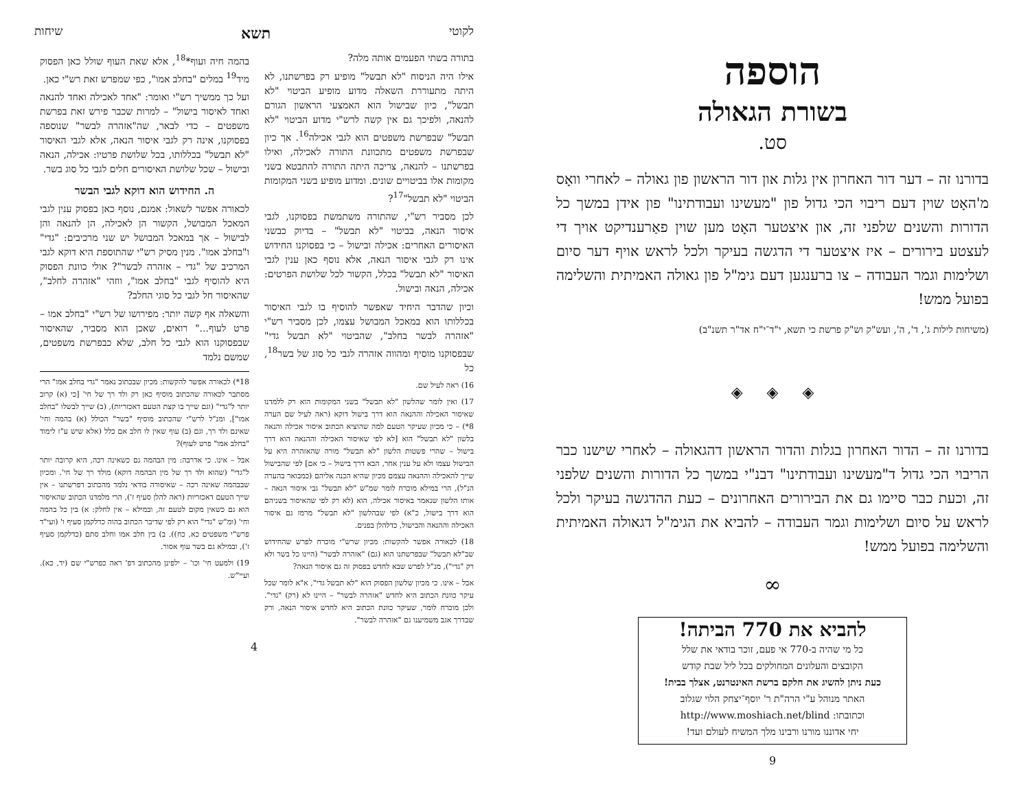לקוטי תשא שיחות
בתורה בשתי הפעמים אותה מלה?
אילו היה הניסוח "לא תבשל" מופיע רק בפרשתנו, לא היתה מתעוררת השאלה מדוע מופיע הביטוי "לא תבשל", כיון שבישול הוא האמצעי הראשון הגורם להנאה, ולפיכך גם אין קשה לרש"י מדוע הביטוי "לא תבשל" שבפרשת משפטים הוא לגבי אכילה<sup>16</sup>. אך כיון שבפרשת משפטים מתכוונת התורה לאכילה, ואילו בפרשתנו – להנאה, צריכה היתה התורה להתבטא בשני מקומות אלו בביטויים שונים. ומדוע מופיע בשני המקומות הביטוי "לא תבשל"<sup>17</sup>?
לכן מסביר רש"י, שהתורה משתמשת בפסוקנו, לגבי איסור הנאה, בביטוי "לא תבשל" – בדיוק כבשני האיסורים האחרים: אכילה ובישול – כי בפסוקנו החידוש אינו רק לגבי איסור הנאה, אלא נוסף כאן ענין לגבי האיסור "לא תבשל" בכלל, הקשור לכל שלושת הפרטים: אכילה, הנאה ובישול.
וכיון שהדבר היחיד שאפשר להוסיף בו לגבי האיסור בכללותו הוא במאכל המבושל עצמו, לכן מסביר רש"י "אזהרה לבשר בחלב", שהביטוי "לא תבשל גדי" שבפסוקנו מוסיף ומהווה אזהרה לגבי כל סוג של בשר<sup>18</sup>, כל
16) ראה לעיל שם.
17) ואין לומר שהלשון "לא תבשל" בשני המקומות הוא רק ללמדנו שאיסור האכילה וההנאה הוא דרך בישול דוקא (ראה לעיל שם הערה 8*) – כי מכיון שעיקר הטעם למה שהוציא הכתוב איסור אכילה והנאה בלשון "לא תבשל" הוא [לא לפי שאיסור האכילה וההנאה הוא דרך בישול – שהרי פשטות הלשון "לא תבשל" מורה שהאזהרה היא על הבישול עצמו ולא על ענין אחר, הבא דרך בישול – כי אם] לפי שהבישול שייך להאכילה וההנאה עצמם מכיון שהיא הכנה אליהם (כמבואר בהערה הנ"ל), הרי במילא מוכרח לומר שמ"ש "לא תבשל" גבי איסור הנאה – אותו הלשון שנאמר באיסור אכילה, הוא (לא רק לפי שהאיסור בשניהם הוא דרך בישול, כ"א) לפי שבהלשון "לא תבשל" מרמז גם איסור האכילה וההנאה והבישול, כדלהלן בפנים.
18) לכאורה אפשר להקשות: מכיון שרש"י מוכרח לפרש שהחידוש שב"לא תבשל" שבפרשתנו הוא (גם) "אזהרה לבשר" (היינו כל בשר ולא רק "גדי"), מנ"ל לפרש שבא לחדש בפסוק זה גם איסור הנאה?
אבל – אינו. כי מכיון שלשון הפסוק הוא "לא תבשל גדי", א"א לומר שכל עיקר כוונת הכתוב היא לחדש "אזהרה לבשר" – היינו לא (רק) "גדי". ולכן מוכרח לומר, שעיקר כוונת הכתוב היא לחדש איסור הנאה, ורק שבדרך אגב משמיענו גם "אזהרה לבשר".
בהמה חיה ועוף*<sup>18</sup>, אלא שאת העוף שולל כאן הפסוק מיד<sup>19</sup> במלים "בחלב אמו", כפי שמפרש זאת רש"י כאן.
ועל כך ממשיך רש"י ואומר: "אחד לאכילה ואחד להנאה ואחד לאיסור בישול" – למרות שכבר פירש זאת בפרשת משפטים – כדי לבאר, שה"אזהרה לבשר" שנוספה בפסוקנו, אינה רק לגבי איסור הנאה, אלא לגבי האיסור "לא תבשל" בכללותו, בכל שלושת פרטיו: אכילה, הנאה ובישול – שכל שלושת האיסורים חלים לגבי כל סוג בשר.
ה. החידוש הוא דוקא לגבי הבשר
לכאורה אפשר לשאול: אמנם, נוסף כאן בפסוק ענין לגבי המאכל המבושל, הקשור הן לאכילה, הן להנאה והן לבישול – אך במאכל המבושל יש שני מרכיבים: "גדי" ו"בחלב אמו". מנין מסיק רש"י שהתוספת היא דוקא לגבי המרכיב של "גדי – אזהרה לבשר"? אולי כוונת הפסוק היא להוסיף לגבי "בחלב אמו", ווזהי "אזהרה לחלב", שהאיסור חל לגבי כל סוגי החלב?
והשאלה אף קשה יותר: מפירושו של רש"י "בחלב אמו – פרט לעוף..." רואים, שאכן הוא מסביר, שהאיסור שבפסוקנו הוא לגבי כל חלב, שלא כבפרשת משפטים, שמשם נלמד
18*) לכאורה אפשר להקשות: מכיון שבכתוב נאמר "גדי בחלב אמו" הרי מסתבר לכאורה שהכתוב מוסיף כאן רק ולד רך של חי' [כי (א) קרוב יותר ל"גדי" (וגם שייך בו קצת הטעם דאכזריות), (ב) שייך לבשלו "בחלב אמו"], ומנ"ל לרש"י שהכתוב מוסיף "בשר" הכולל (א) בהמה וחי' שאינם ולד רך, וגם (ב) עוף שאין לו חלב אם כלל (אלא שיש ע"ז לימוד "בחלב אמו" פרט לעוף)?
אבל – אינו. כי אדרבה: מין הבהמה גם כשאינה רכה, היא קרובה יותר ל"גדי" (שהוא ולד רך של מין הבהמה דוקא) מולד רך של חי'. ומכיון שבבהמה שאינה רכה – שאיסורה בודאי נלמד מהכתוב דפרשתנו – אין שייך הטעם דאכזריות (ראה להלן סעיף ז'), הרי מלמדנו הכתוב שהאיסור הוא גם כשאין מקום לטעם זה, ובמילא – אין לחלק: א) בין כל בהמה וחי' (ומ"ש "גדי" הוא רק לפי שדיבר הכתוב בהוה כדלקמן סעיף ו' (ועי"ד פרש"י משפטים כא, כח)). ב) בין חלב אמו וחלב סתם (כדלקמן סעיף ז'), ובמילא גם בשר עוף אסור.
19) ולמעט חי' וכו' – ילפינן מהכתוב דפ' ראה כפרש"י שם (יד, כא). ועיי"ש.
4
הוספה
בשורת הגאולה
סט.
בדורנו זה – דער דור האחרון אין גלות און דור הראשון פון גאולה – לאחרי וואָס מ'האָט שוין דעם ריבוי הכי גדול פון "מעשינו ועבודתינו" פון אידן במשך כל הדורות והשנים שלפני זה, און איצטער האָט מען שוין פאַרענדיקט אויך די לעצטע בירורים – איז איצטער די הדגשה בעיקר ולכל לראש אויף דער סיום ושלימות וגמר העבודה – צו ברענגען דעם גימ"ל פון גאולה האמיתית והשלימה בפועל ממש!
(משיחות לילות ג', ד', ה', ועש"ק וש"ק פרשת כי תשא, י"ד־י"ח אד"ר תשנ"ב)
◈ ◈ ◈
בדורנו זה – הדור האחרון בגלות והדור הראשון דהגאולה – לאחרי שישנו כבר הריבוי הכי גדול ד"מעשינו ועבודתינו" דבנ"י במשך כל הדורות והשנים שלפני זה, וכעת כבר סיימו גם את הבירורים האחרונים – כעת ההדגשה בעיקר ולכל לראש על סיום ושלימות וגמר העבודה – להביא את הגימ"ל דגאולה האמיתית והשלימה בפועל ממש!
∞
להביא את 770 הביתה!
כל מי שהיה ב-770 אי פעם, זוכר בודאי את שלל
הקובצים והעלונים המחולקים בכל ליל שבת קודש
כעת ניתן להשיג את חלקם ברשת האינטרנט, אצלך בבית!
האתר מנוהל ע"י הרה"ת ר' יוסף־יצחק הלוי שגלוב
וכתובתו: http://www.moshiach.net/blind
יחי אדוננו מורנו ורבינו מלך המשיח לעולם ועד!
9